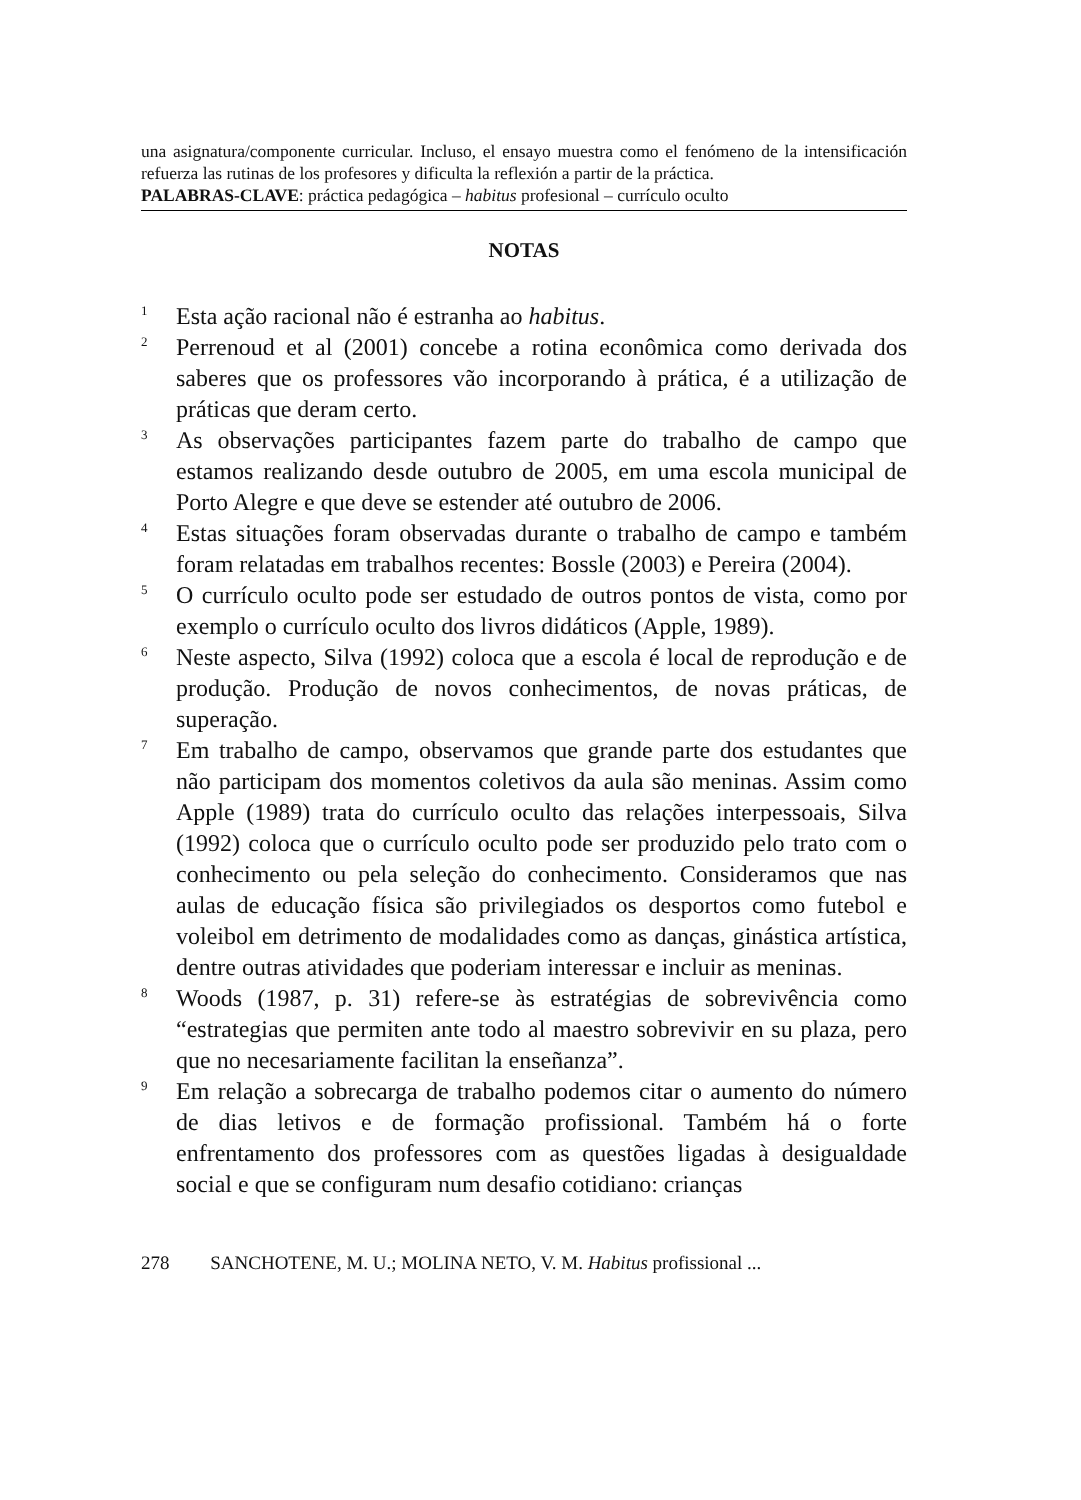una asignatura/componente curricular. Incluso, el ensayo muestra como el fenómeno de la intensificación refuerza las rutinas de los profesores y dificulta la reflexión a partir de la práctica.
PALABRAS-CLAVE: práctica pedagógica – habitus profesional – currículo oculto
NOTAS
<sup>1</sup>
Esta ação racional não é estranha ao habitus.
<sup>2</sup>
Perrenoud et al (2001) concebe a rotina econômica como derivada dos saberes que os professores vão incorporando à prática, é a utilização de práticas que deram certo.
<sup>3</sup>
As observações participantes fazem parte do trabalho de campo que estamos realizando desde outubro de 2005, em uma escola municipal de Porto Alegre e que deve se estender até outubro de 2006.
<sup>4</sup>
Estas situações foram observadas durante o trabalho de campo e também foram relatadas em trabalhos recentes: Bossle (2003) e Pereira (2004).
<sup>5</sup>
O currículo oculto pode ser estudado de outros pontos de vista, como por exemplo o currículo oculto dos livros didáticos (Apple, 1989).
<sup>6</sup>
Neste aspecto, Silva (1992) coloca que a escola é local de reprodução e de produção. Produção de novos conhecimentos, de novas práticas, de superação.
<sup>7</sup>
Em trabalho de campo, observamos que grande parte dos estudantes que não participam dos momentos coletivos da aula são meninas. Assim como Apple (1989) trata do currículo oculto das relações interpessoais, Silva (1992) coloca que o currículo oculto pode ser produzido pelo trato com o conhecimento ou pela seleção do conhecimento. Consideramos que nas aulas de educação física são privilegiados os desportos como futebol e voleibol em detrimento de modalidades como as danças, ginástica artística, dentre outras atividades que poderiam interessar e incluir as meninas.
<sup>8</sup>
Woods (1987, p. 31) refere-se às estratégias de sobrevivência como “estrategias que permiten ante todo al maestro sobrevivir en su plaza, pero que no necesariamente facilitan la enseñanza”.
<sup>9</sup>
Em relação a sobrecarga de trabalho podemos citar o aumento do número de dias letivos e de formação profissional. Também há o forte enfrentamento dos professores com as questões ligadas à desigualdade social e que se configuram num desafio cotidiano: crianças
278 SANCHOTENE, M. U.; MOLINA NETO, V. M. Habitus profissional ...